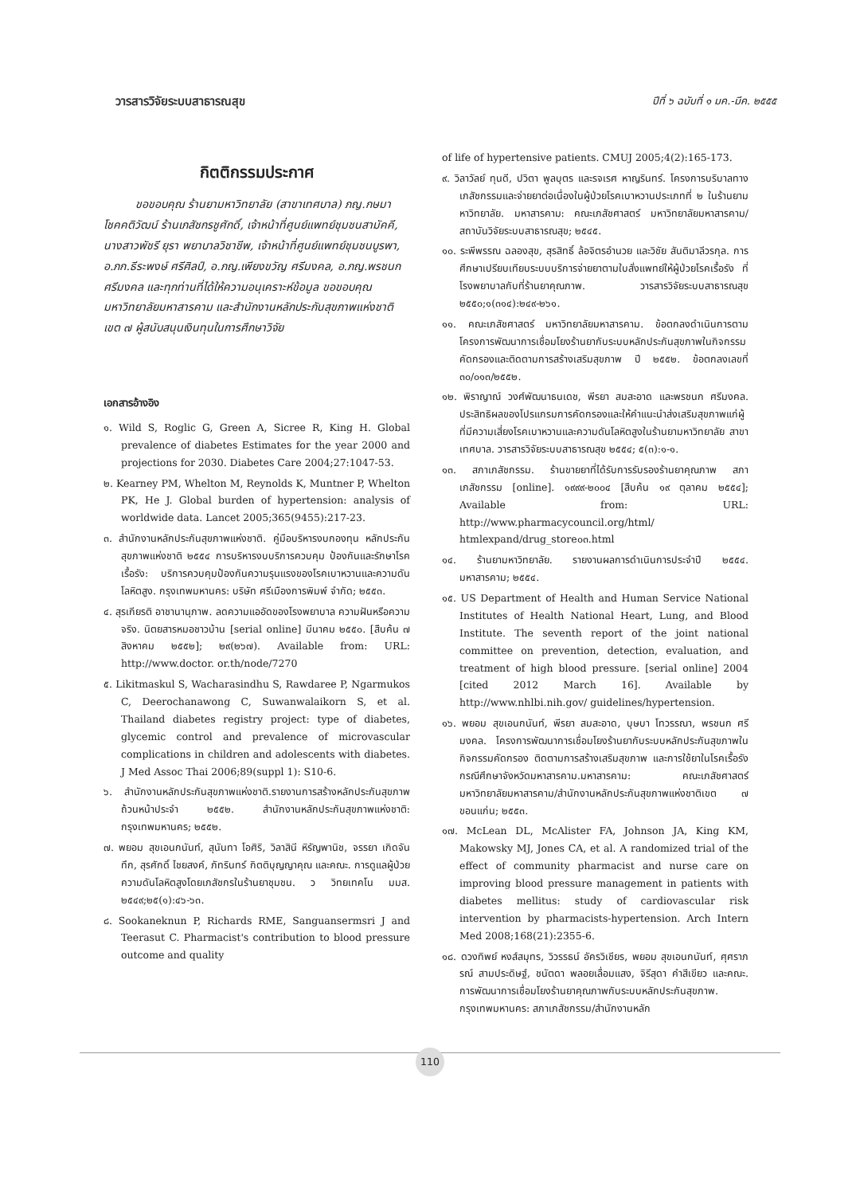วารสารวิจัยระบบสาธารณสุข ปีที่ ๖ ฉบับที่ ๑ มค.-มีค. ๒๕๕๕
กิตติกรรมประกาศ
ขอขอบคุณ ร้านยามหาวิทยาลัย (สาขาเทศบาล) ภญ.กษมา โชคคติวัฒน์ ร้านเภสัชกรชูศักดิ์, เจ้าหน้าที่ศูนย์แพทย์ชุมชนสามัคคี, นางสาวพัชรี ยุรา พยาบาลวิชาชีพ, เจ้าหน้าที่ศูนย์แพทย์ชุมชนบูรพา, อ.ภก.ธีระพงษ์ ศรีศิลป์, อ.ภญ.เพียงขวัญ ศรีมงคล, อ.ภญ.พรชนก ศรีมงคล และทุกท่านที่ได้ให้ความอนุเคราะห์ข้อมูล ขอขอบคุณ มหาวิทยาลัยมหาสารคาม และสำนักงานหลักประกันสุขภาพแห่งชาติเขต ๗ ผู้สนับสนุนเงินทุนในการศึกษาวิจัย
เอกสารอ้างอิง
๑. Wild S, Roglic G, Green A, Sicree R, King H. Global prevalence of diabetes Estimates for the year 2000 and projections for 2030. Diabetes Care 2004;27:1047-53.
๒. Kearney PM, Whelton M, Reynolds K, Muntner P, Whelton PK, He J. Global burden of hypertension: analysis of worldwide data. Lancet 2005;365(9455):217-23.
๓. สำนักงานหลักประกันสุขภาพแห่งชาติ. คู่มือบริหารงบกองทุน หลักประกันสุขภาพแห่งชาติ ๒๕๕๔ การบริหารงบบริการควบคุม ป้องกันและรักษาโรคเรื้อรัง: บริการควบคุมป้องกันความรุนแรงของโรคเบาหวานและความดันโลหิตสูง. กรุงเทพมหานคร: บริษัท ศรีเมืองการพิมพ์ จำกัด; ๒๕๕๓.
๔. สุรเกียรติ อาชานานุภาพ. ลดความแออัดของโรงพยาบาล ความฝันหรือความจริง. นิตยสารหมอชาวบ้าน [serial online] มีนาคม ๒๕๕๐. [สืบค้น ๗ สิงหาคม ๒๕๕๒]; ๒๙(๒๖๗). Available from: URL: http://www.doctor. or.th/node/7270
๕. Likitmaskul S, Wacharasindhu S, Rawdaree P, Ngarmukos C, Deerochanawong C, Suwanwalaikorn S, et al. Thailand diabetes registry project: type of diabetes, glycemic control and prevalence of microvascular complications in children and adolescents with diabetes. J Med Assoc Thai 2006;89(suppl 1): S10-6.
๖. สำนักงานหลักประกันสุขภาพแห่งชาติ.รายงานการสร้างหลักประกันสุขภาพถ้วนหน้าประจำ ๒๕๕๒. สำนักงานหลักประกันสุขภาพแห่งชาติ: กรุงเทพมหานคร; ๒๕๕๒.
๗. พยอม สุขเอนกนันท์, สุนันทา โอศิริ, วิลาสินี หิรัญพานิช, จรรยา เกิดจันทึก, สุรศักดิ์ ไชยสงค์, ภัทรินทร์ กิตติบุญญาคุณ และคณะ. การดูแลผู้ป่วยความดันโลหิตสูงโดยเภสัชกรในร้านยาชุมชน. ว วิทยเทคโน มมส. ๒๕๔๙;๒๕(๑):๔๖-๖๓.
๘. Sookaneknun P, Richards RME, Sanguansermsri J and Teerasut C. Pharmacist's contribution to blood pressure outcome and quality
of life of hypertensive patients. CMUJ 2005;4(2):165-173.
๙. วิลาวัลย์ ทุนดี, ปวิตา พูลบุตร และรจเรศ หาญรินทร์. โครงการบริบาลทางเภสัชกรรมและจ่ายยาต่อเนื่องในผู้ป่วยโรคเบาหวานประเภทที่ ๒ ในร้านยามหาวิทยาลัย. มหาสารคาม: คณะเภสัชศาสตร์ มหาวิทยาลัยมหาสารคาม/สถาบันวิจัยระบบสาธารณสุข; ๒๕๔๕.
๑๐. ระพีพรรณ ฉลองสุข, สุรสิทธิ์ ล้อจิตรอำนวย และวิชัย สันติมาลีวรกุล. การศึกษาเปรียบเทียบระบบบริการจ่ายยาตามใบสั่งแพทย์ให้ผู้ป่วยโรคเรื้อรัง ที่โรงพยาบาลกับที่ร้านยาคุณภาพ. วารสารวิจัยระบบสาธารณสุข ๒๕๕๐;๑(๓๑๔):๒๔๙-๒๖๑.
๑๑. คณะเภสัชศาสตร์ มหาวิทยาลัยมหาสารคาม. ข้อตกลงดำเนินการตามโครงการพัฒนาการเชื่อมโยงร้านยากับระบบหลักประกันสุขภาพในกิจกรรมคัดกรองและติดตามการสร้างเสริมสุขภาพ ปี ๒๕๕๒. ข้อตกลงเลขที่ ๓๐/๐๑๓/๒๕๕๒.
๑๒. พิราญาณ์ วงศ์พัฒนาธนเดช, พีรยา สมสะอาด และพรชนก ศรีมงคล. ประสิทธิผลของโปรแกรมการคัดกรองและให้คำแนะนำส่งเสริมสุขภาพแก่ผู้ที่มีความเสี่ยงโรคเบาหวานและความดันโลหิตสูงในร้านยามหาวิทยาลัย สาขาเทศบาล. วารสารวิจัยระบบสาธารณสุข ๒๕๕๔; ๕(๓):๑-๑.
๑๓. สภาเภสัชกรรม. ร้านขายยาที่ได้รับการรับรองร้านยาคุณภาพ สภาเภสัชกรรม [online]. ๑๙๙๙-๒๐๐๔ [สืบค้น ๑๙ ตุลาคม ๒๕๕๔]; Available from: URL: http://www.pharmacycouncil.org/html/ htmlexpand/drug_store๐๓.html
๑๔. ร้านยามหาวิทยาลัย. รายงานผลการดำเนินการประจำปี ๒๕๕๔. มหาสารคาม; ๒๕๕๔.
๑๕. US Department of Health and Human Service National Institutes of Health National Heart, Lung, and Blood Institute. The seventh report of the joint national committee on prevention, detection, evaluation, and treatment of high blood pressure. [serial online] 2004 [cited 2012 March 16]. Available by http://www.nhlbi.nih.gov/ guidelines/hypertension.
๑๖. พยอม สุขเอนกนันท์, พีรยา สมสะอาด, บุษบา โทวรรณา, พรชนก ศรีมงคล. โครงการพัฒนาการเชื่อมโยงร้านยากับระบบหลักประกันสุขภาพในกิจกรรมคัดกรอง ติดตามการสร้างเสริมสุขภาพ และการใช้ยาในโรคเรื้อรังกรณีศึกษาจังหวัดมหาสารคาม.มหาสารคาม: คณะเภสัชศาสตร์ มหาวิทยาลัยมหาสารคาม/สำนักงานหลักประกันสุขภาพแห่งชาติเขต ๗ ขอนแก่น; ๒๕๕๓.
๑๗. McLean DL, McAlister FA, Johnson JA, King KM, Makowsky MJ, Jones CA, et al. A randomized trial of the effect of community pharmacist and nurse care on improving blood pressure management in patients with diabetes mellitus: study of cardiovascular risk intervention by pharmacists-hypertension. Arch Intern Med 2008;168(21):2355-6.
๑๘. ดวงทิพย์ หงส์สมุทร, วิวรรธน์ อัครวิเชียร, พยอม สุขเอนกนันท์, ศุศราภรณ์ สามประดิษฐ์, ชนัตดา พลอยเลื่อมแสง, จิรีสุดา คำสีเขียว และคณะ. การพัฒนาการเชื่อมโยงร้านยาคุณภาพกับระบบหลักประกันสุขภาพ. กรุงเทพมหานคร: สภาเภสัชกรรม/สำนักงานหลัก
110